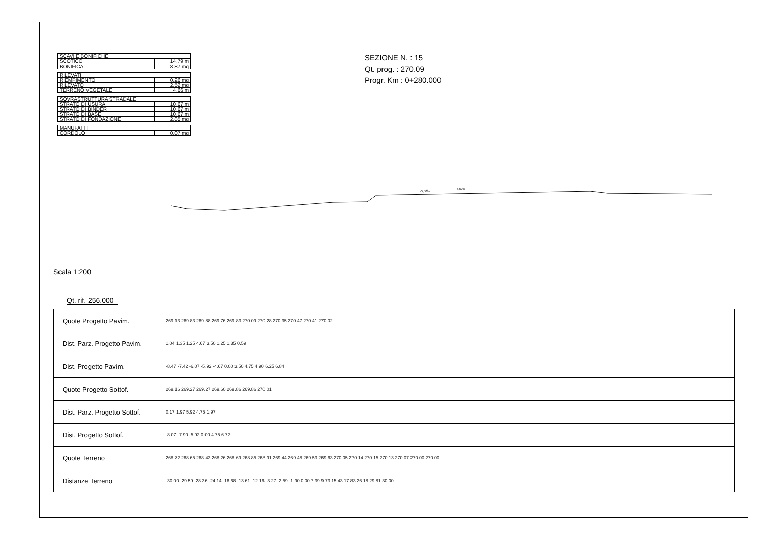| SCAVI E BONIFICHE | |
| SCOTICO | 14.79 m |
| BONIFICA | 8.87 mq |
| RILEVATI | |
| RIEMPIMENTO | 0.26 mq |
| RILEVATO | 2.52 mq |
| TERRENO VEGETALE | 4.66 m |
| SOVRASTRUTTURA STRADALE | |
| STRATO DI USURA | 10.67 m |
| STRATO DI BINDER | 10.67 m |
| STRATO DI BASE | 10.67 m |
| STRATO DI FONDAZIONE | 2.85 mq |
| MANUFATTI | |
| CORDOLO | 0.07 mq |
SEZIONE N. : 15
Qt. prog. : 270.09
Progr. Km : 0+280.000
-5,50%
5,50%
Scala 1:200
Qt. rif. 256.000
| Quote Progetto Pavim. | 269.13 269.83 269.88 269.76 269.83 270.09 270.28 270.35 270.47 270.41 270.02 |
| Dist. Parz. Progetto Pavim. | 1.04 1.35 1.25 4.67 3.50 1.25 1.35 0.59 |
| Dist. Progetto Pavim. | -8.47 -7.42 -6.07 -5.92 -4.67 0.00 3.50 4.75 4.90 6.25 6.84 |
| Quote Progetto Sottof. | 269.16 269.27 269.27 269.60 269.86 269.86 270.01 |
| Dist. Parz. Progetto Sottof. | 0.17 1.97 5.92 4.75 1.97 |
| Dist. Progetto Sottof. | -8.07 -7.90 -5.92 0.00 4.75 6.72 |
| Quote Terreno | 268.72 268.65 268.43 268.26 268.69 268.85 268.91 269.44 269.48 269.53 269.63 270.05 270.14 270.15 270.13 270.07 270.00 270.00 |
| Distanze Terreno | -30.00 -29.59 -28.36 -24.14 -16.68 -13.61 -12.16 -3.27 -2.59 -1.90 0.00 7.39 9.73 15.43 17.83 26.18 29.81 30.00 |